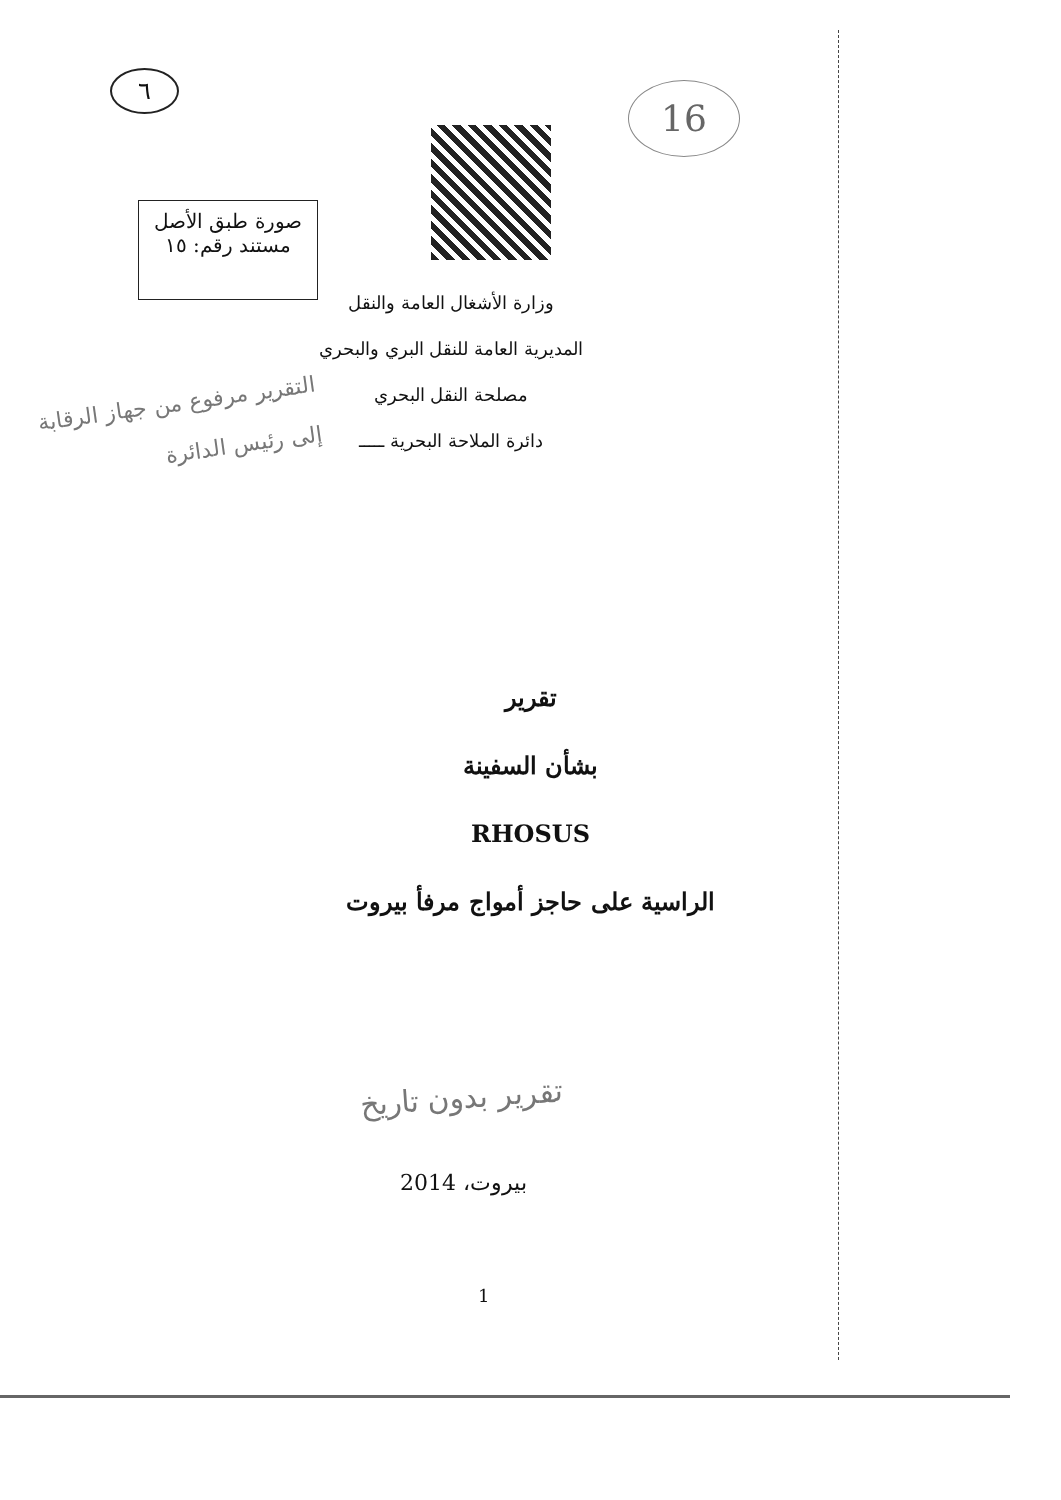٦ 16
صورة طبق الأصل
مستند رقم: ١٥
وزارة الأشغال العامة والنقل
المديرية العامة للنقل البري والبحري
مصلحة النقل البحري
دائرة الملاحة البحرية ـــــ
التقرير مرفوع من جهاز الرقابة
إلى رئيس الدائرة
تقرير
بشأن السفينة
RHOSUS
الراسية على حاجز أمواج مرفأ بيروت
تقرير بدون تاريخ
بيروت، 2014
1